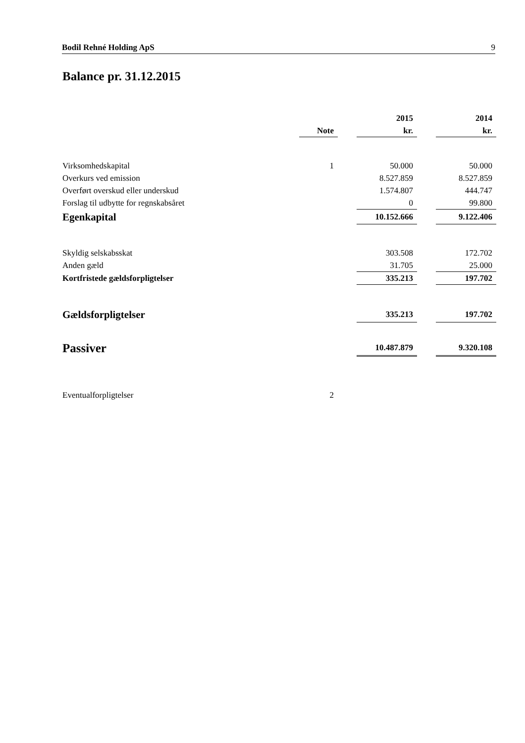Bodil Rehné Holding ApS 9
Balance pr. 31.12.2015
| | | | 2015 | | 2014 |
| --- | --- | --- | --- | --- | --- |
| | Note | | kr. | | kr. |
| Virksomhedskapital | 1 | | 50.000 | | 50.000 |
| Overkurs ved emission | | | 8.527.859 | | 8.527.859 |
| Overført overskud eller underskud | | | 1.574.807 | | 444.747 |
| Forslag til udbytte for regnskabsåret | | | 0 | | 99.800 |
| Egenkapital | | | 10.152.666 | | 9.122.406 |
| Skyldig selskabsskat | | | 303.508 | | 172.702 |
| Anden gæld | | | 31.705 | | 25.000 |
| Kortfristede gældsforpligtelser | | | 335.213 | | 197.702 |
| Gældsforpligtelser | | | 335.213 | | 197.702 |
| Passiver | | | 10.487.879 | | 9.320.108 |
| Eventualforpligtelser | 2 | | | | |